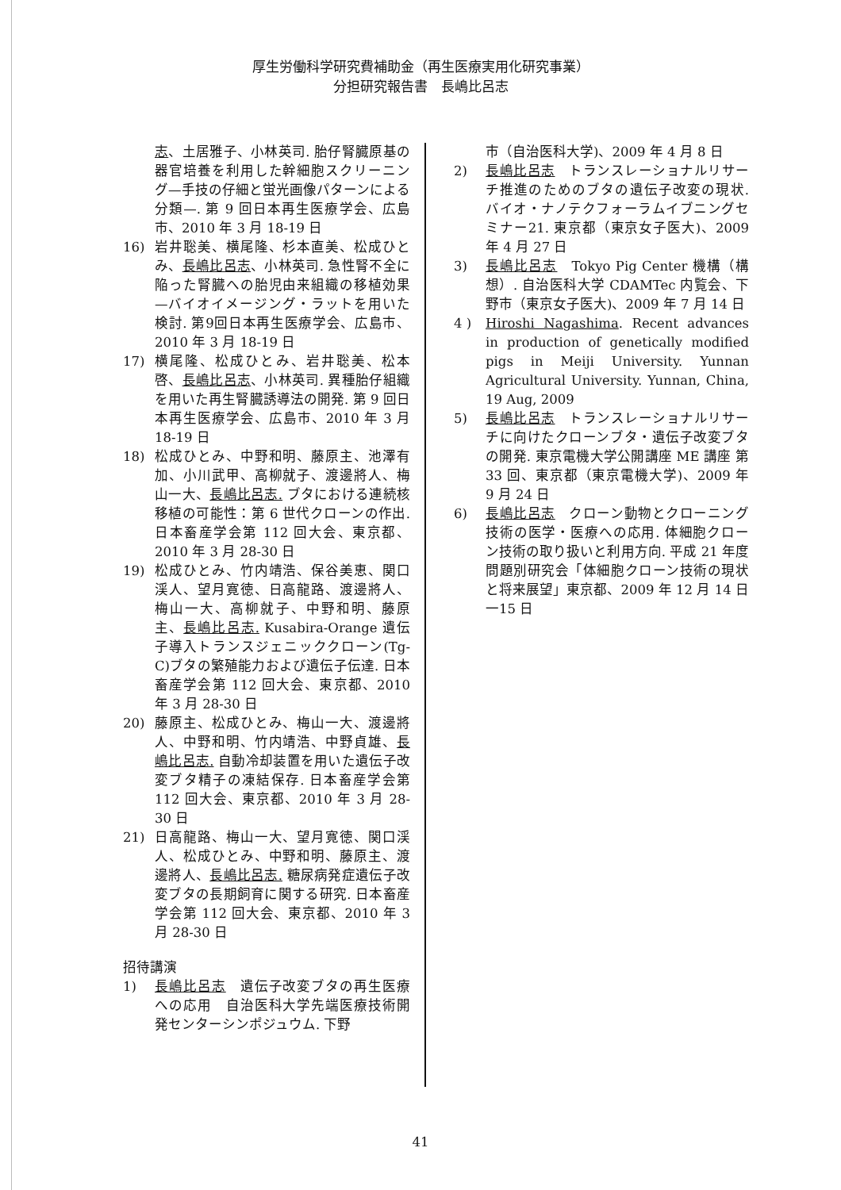厚生労働科学研究費補助金（再生医療実用化研究事業）
分担研究報告書　長嶋比呂志
志、土居雅子、小林英司. 胎仔腎臓原基の器官培養を利用した幹細胞スクリーニング—手技の仔細と蛍光画像パターンによる分類—. 第 9 回日本再生医療学会、広島市、2010 年 3 月 18-19 日
16) 岩井聡美、横尾隆、杉本直美、松成ひとみ、長嶋比呂志、小林英司. 急性腎不全に陥った腎臓への胎児由来組織の移植効果—バイオイメージング・ラットを用いた検討. 第9回日本再生医療学会、広島市、2010 年 3 月 18-19 日
17) 横尾隆、松成ひとみ、岩井聡美、松本啓、長嶋比呂志、小林英司. 異種胎仔組織を用いた再生腎臓誘導法の開発. 第 9 回日本再生医療学会、広島市、2010 年 3 月 18-19 日
18) 松成ひとみ、中野和明、藤原主、池澤有加、小川武甲、高柳就子、渡邊將人、梅山一大、長嶋比呂志. ブタにおける連続核移植の可能性：第 6 世代クローンの作出. 日本畜産学会第 112 回大会、東京都、2010 年 3 月 28-30 日
19) 松成ひとみ、竹内靖浩、保谷美恵、関口渓人、望月寛徳、日高龍路、渡邊將人、梅山一大、高柳就子、中野和明、藤原主、長嶋比呂志. Kusabira-Orange 遺伝子導入トランスジェニッククローン(Tg-C)ブタの繁殖能力および遺伝子伝達. 日本畜産学会第 112 回大会、東京都、2010 年 3 月 28-30 日
20) 藤原主、松成ひとみ、梅山一大、渡邊將人、中野和明、竹内靖浩、中野貞雄、長嶋比呂志. 自動冷却装置を用いた遺伝子改変ブタ精子の凍結保存. 日本畜産学会第 112 回大会、東京都、2010 年 3 月 28-30 日
21) 日高龍路、梅山一大、望月寛徳、関口渓人、松成ひとみ、中野和明、藤原主、渡邊將人、長嶋比呂志. 糖尿病発症遺伝子改変ブタの長期飼育に関する研究. 日本畜産学会第 112 回大会、東京都、2010 年 3 月 28-30 日
招待講演
1) 長嶋比呂志　遺伝子改変ブタの再生医療への応用　自治医科大学先端医療技術開発センターシンポジュウム. 下野
市（自治医科大学)、2009 年 4 月 8 日
2) 長嶋比呂志　トランスレーショナルリサーチ推進のためのブタの遺伝子改変の現状. バイオ・ナノテクフォーラムイブニングセミナー21. 東京都（東京女子医大)、2009 年 4 月 27 日
3) 長嶋比呂志　Tokyo Pig Center 機構（構想）. 自治医科大学 CDAMTec 内覧会、下野市（東京女子医大)、2009 年 7 月 14 日
4 ) Hiroshi Nagashima. Recent advances in production of genetically modified pigs in Meiji University. Yunnan Agricultural University. Yunnan, China, 19 Aug, 2009
5) 長嶋比呂志　トランスレーショナルリサーチに向けたクローンブタ・遺伝子改変ブタの開発. 東京電機大学公開講座 ME 講座 第 33 回、東京都（東京電機大学)、2009 年 9 月 24 日
6) 長嶋比呂志　クローン動物とクローニング技術の医学・医療への応用. 体細胞クローン技術の取り扱いと利用方向. 平成 21 年度問題別研究会「体細胞クローン技術の現状と将来展望」東京都、2009 年 12 月 14 日一15 日
41